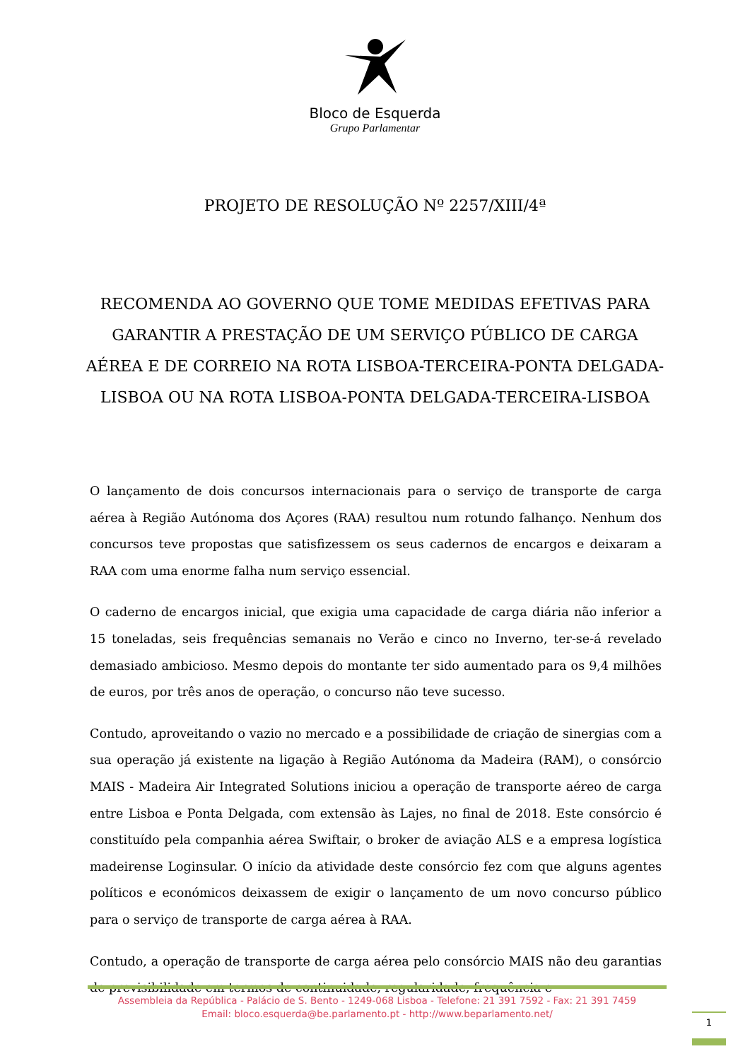Bloco de Esquerda
Grupo Parlamentar
PROJETO DE RESOLUÇÃO Nº 2257/XIII/4ª
RECOMENDA AO GOVERNO QUE TOME MEDIDAS EFETIVAS PARA GARANTIR A PRESTAÇÃO DE UM SERVIÇO PÚBLICO DE CARGA AÉREA E DE CORREIO NA ROTA LISBOA-TERCEIRA-PONTA DELGADA-LISBOA OU NA ROTA LISBOA-PONTA DELGADA-TERCEIRA-LISBOA
O lançamento de dois concursos internacionais para o serviço de transporte de carga aérea à Região Autónoma dos Açores (RAA) resultou num rotundo falhanço. Nenhum dos concursos teve propostas que satisfizessem os seus cadernos de encargos e deixaram a RAA com uma enorme falha num serviço essencial.
O caderno de encargos inicial, que exigia uma capacidade de carga diária não inferior a 15 toneladas, seis frequências semanais no Verão e cinco no Inverno, ter-se-á revelado demasiado ambicioso. Mesmo depois do montante ter sido aumentado para os 9,4 milhões de euros, por três anos de operação, o concurso não teve sucesso.
Contudo, aproveitando o vazio no mercado e a possibilidade de criação de sinergias com a sua operação já existente na ligação à Região Autónoma da Madeira (RAM), o consórcio MAIS - Madeira Air Integrated Solutions iniciou a operação de transporte aéreo de carga entre Lisboa e Ponta Delgada, com extensão às Lajes, no final de 2018. Este consórcio é constituído pela companhia aérea Swiftair, o broker de aviação ALS e a empresa logística madeirense Loginsular. O início da atividade deste consórcio fez com que alguns agentes políticos e económicos deixassem de exigir o lançamento de um novo concurso público para o serviço de transporte de carga aérea à RAA.
Contudo, a operação de transporte de carga aérea pelo consórcio MAIS não deu garantias de previsibilidade em termos de continuidade, regularidade, frequência e
Assembleia da República - Palácio de S. Bento - 1249-068 Lisboa - Telefone: 21 391 7592 - Fax: 21 391 7459
Email: bloco.esquerda@be.parlamento.pt - http://www.beparlamento.net/
1